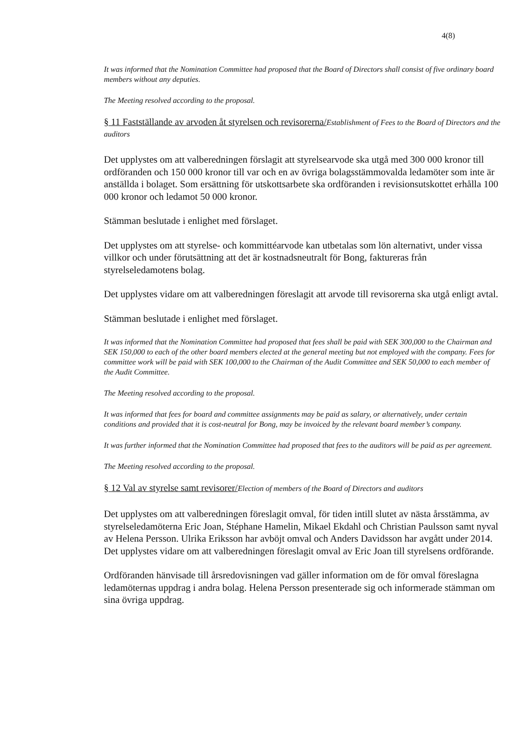4(8)
It was informed that the Nomination Committee had proposed that the Board of Directors shall consist of five ordinary board members without any deputies.
The Meeting resolved according to the proposal.
§ 11 Fastställande av arvoden åt styrelsen och revisorerna/Establishment of Fees to the Board of Directors and the auditors
Det upplystes om att valberedningen förslagit att styrelsearvode ska utgå med 300 000 kronor till ordföranden och 150 000 kronor till var och en av övriga bolagsstämmovalda ledamöter som inte är anställda i bolaget. Som ersättning för utskottsarbete ska ordföranden i revisionsutskottet erhålla 100 000 kronor och ledamot 50 000 kronor.
Stämman beslutade i enlighet med förslaget.
Det upplystes om att styrelse- och kommittéarvode kan utbetalas som lön alternativt, under vissa villkor och under förutsättning att det är kostnadsneutralt för Bong, faktureras från styrelseledamotens bolag.
Det upplystes vidare om att valberedningen föreslagit att arvode till revisorerna ska utgå enligt avtal.
Stämman beslutade i enlighet med förslaget.
It was informed that the Nomination Committee had proposed that fees shall be paid with SEK 300,000 to the Chairman and SEK 150,000 to each of the other board members elected at the general meeting but not employed with the company. Fees for committee work will be paid with SEK 100,000 to the Chairman of the Audit Committee and SEK 50,000 to each member of the Audit Committee.
The Meeting resolved according to the proposal.
It was informed that fees for board and committee assignments may be paid as salary, or alternatively, under certain conditions and provided that it is cost-neutral for Bong, may be invoiced by the relevant board member’s company.
It was further informed that the Nomination Committee had proposed that fees to the auditors will be paid as per agreement.
The Meeting resolved according to the proposal.
§ 12 Val av styrelse samt revisorer/Election of members of the Board of Directors and auditors
Det upplystes om att valberedningen föreslagit omval, för tiden intill slutet av nästa årsstämma, av styrelseledamöterna Eric Joan, Stéphane Hamelin, Mikael Ekdahl och Christian Paulsson samt nyval av Helena Persson. Ulrika Eriksson har avböjt omval och Anders Davidsson har avgått under 2014. Det upplystes vidare om att valberedningen föreslagit omval av Eric Joan till styrelsens ordförande.
Ordföranden hänvisade till årsredovisningen vad gäller information om de för omval föreslagna ledamöternas uppdrag i andra bolag. Helena Persson presenterade sig och informerade stämman om sina övriga uppdrag.